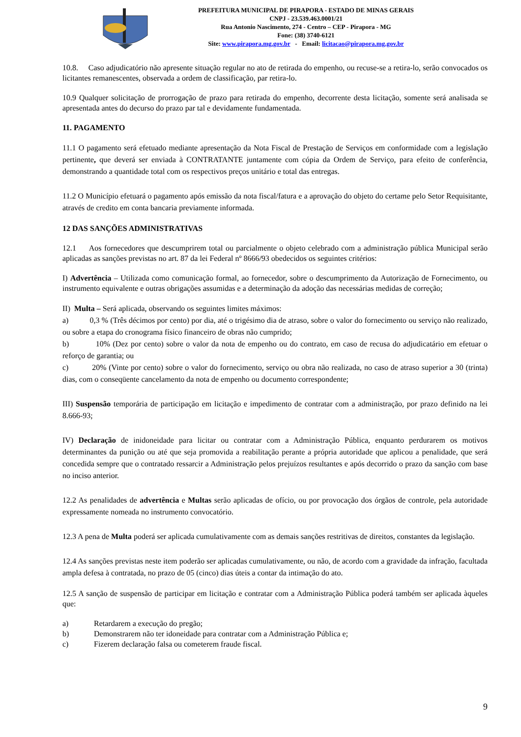PREFEITURA MUNICIPAL DE PIRAPORA - ESTADO DE MINAS GERAIS
CNPJ - 23.539.463.0001/21
Rua Antonio Nascimento, 274 - Centro – CEP - Pirapora - MG
Fone: (38) 3740-6121
Site: www.pirapora.mg.gov.br - Email: licitacao@pirapora.mg.gov.br
10.8. Caso adjudicatório não apresente situação regular no ato de retirada do empenho, ou recuse-se a retira-lo, serão convocados os licitantes remanescentes, observada a ordem de classificação, par retira-lo.
10.9 Qualquer solicitação de prorrogação de prazo para retirada do empenho, decorrente desta licitação, somente será analisada se apresentada antes do decurso do prazo par tal e devidamente fundamentada.
11. PAGAMENTO
11.1 O pagamento será efetuado mediante apresentação da Nota Fiscal de Prestação de Serviços em conformidade com a legislação pertinente, que deverá ser enviada à CONTRATANTE juntamente com cópia da Ordem de Serviço, para efeito de conferência, demonstrando a quantidade total com os respectivos preços unitário e total das entregas.
11.2 O Município efetuará o pagamento após emissão da nota fiscal/fatura e a aprovação do objeto do certame pelo Setor Requisitante, através de credito em conta bancaria previamente informada.
12 DAS SANÇÕES ADMINISTRATIVAS
12.1 Aos fornecedores que descumprirem total ou parcialmente o objeto celebrado com a administração pública Municipal serão aplicadas as sanções previstas no art. 87 da lei Federal nº 8666/93 obedecidos os seguintes critérios:
I) Advertência – Utilizada como comunicação formal, ao fornecedor, sobre o descumprimento da Autorização de Fornecimento, ou instrumento equivalente e outras obrigações assumidas e a determinação da adoção das necessárias medidas de correção;
II) Multa – Será aplicada, observando os seguintes limites máximos:
a) 0,3 % (Três décimos por cento) por dia, até o trigésimo dia de atraso, sobre o valor do fornecimento ou serviço não realizado, ou sobre a etapa do cronograma físico financeiro de obras não cumprido;
b) 10% (Dez por cento) sobre o valor da nota de empenho ou do contrato, em caso de recusa do adjudicatário em efetuar o reforço de garantia; ou
c) 20% (Vinte por cento) sobre o valor do fornecimento, serviço ou obra não realizada, no caso de atraso superior a 30 (trinta) dias, com o conseqüente cancelamento da nota de empenho ou documento correspondente;
III) Suspensão temporária de participação em licitação e impedimento de contratar com a administração, por prazo definido na lei 8.666-93;
IV) Declaração de inidoneidade para licitar ou contratar com a Administração Pública, enquanto perdurarem os motivos determinantes da punição ou até que seja promovida a reabilitação perante a própria autoridade que aplicou a penalidade, que será concedida sempre que o contratado ressarcir a Administração pelos prejuízos resultantes e após decorrido o prazo da sanção com base no inciso anterior.
12.2 As penalidades de advertência e Multas serão aplicadas de ofício, ou por provocação dos órgãos de controle, pela autoridade expressamente nomeada no instrumento convocatório.
12.3 A pena de Multa poderá ser aplicada cumulativamente com as demais sanções restritivas de direitos, constantes da legislação.
12.4 As sanções previstas neste item poderão ser aplicadas cumulativamente, ou não, de acordo com a gravidade da infração, facultada ampla defesa à contratada, no prazo de 05 (cinco) dias úteis a contar da intimação do ato.
12.5 A sanção de suspensão de participar em licitação e contratar com a Administração Pública poderá também ser aplicada àqueles que:
a) Retardarem a execução do pregão;
b) Demonstrarem não ter idoneidade para contratar com a Administração Pública e;
c) Fizerem declaração falsa ou cometerem fraude fiscal.
9